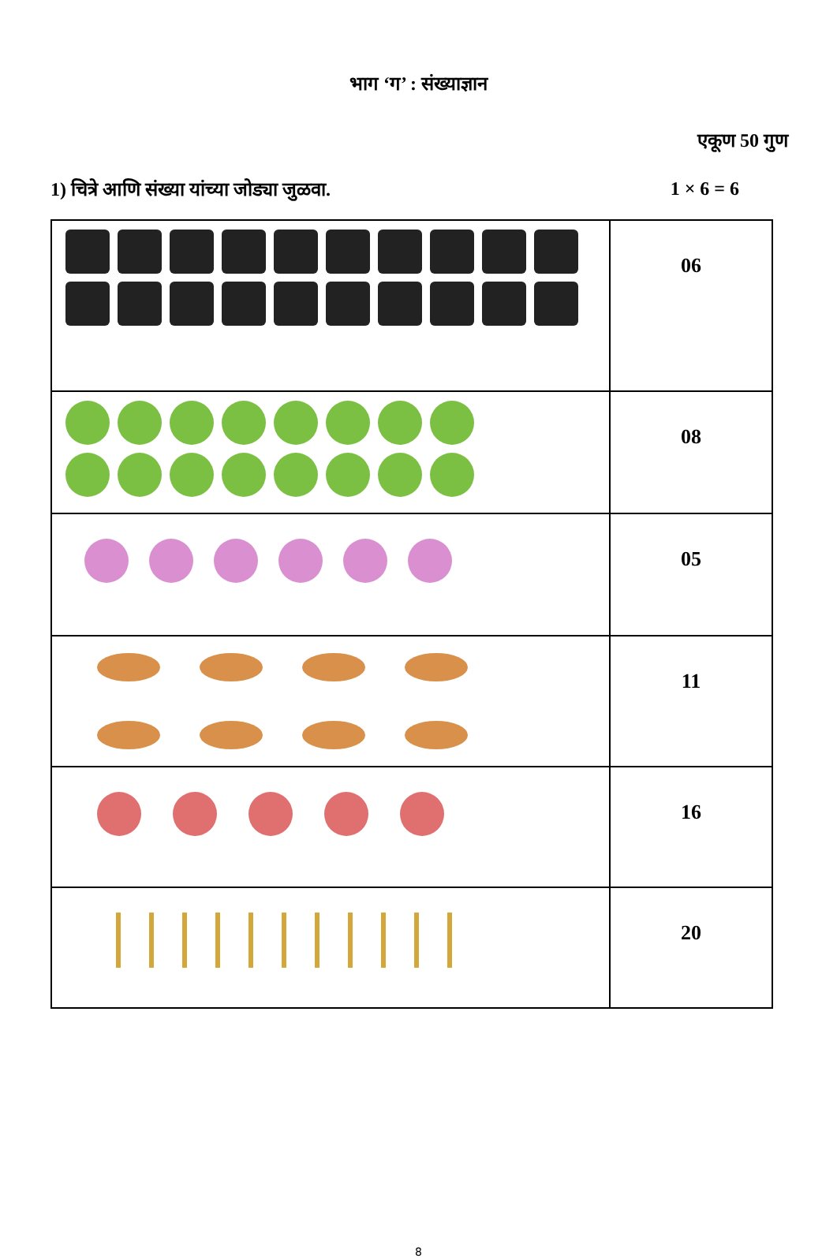भाग ‘ग’ : संख्याज्ञान
एकूण 50 गुण
1) चित्रे आणि संख्या यांच्या जोड्या जुळवा. 1 × 6 = 6
| | 06 |
| | 08 |
| | 05 |
| | 11 |
| | 16 |
| | 20 |
8